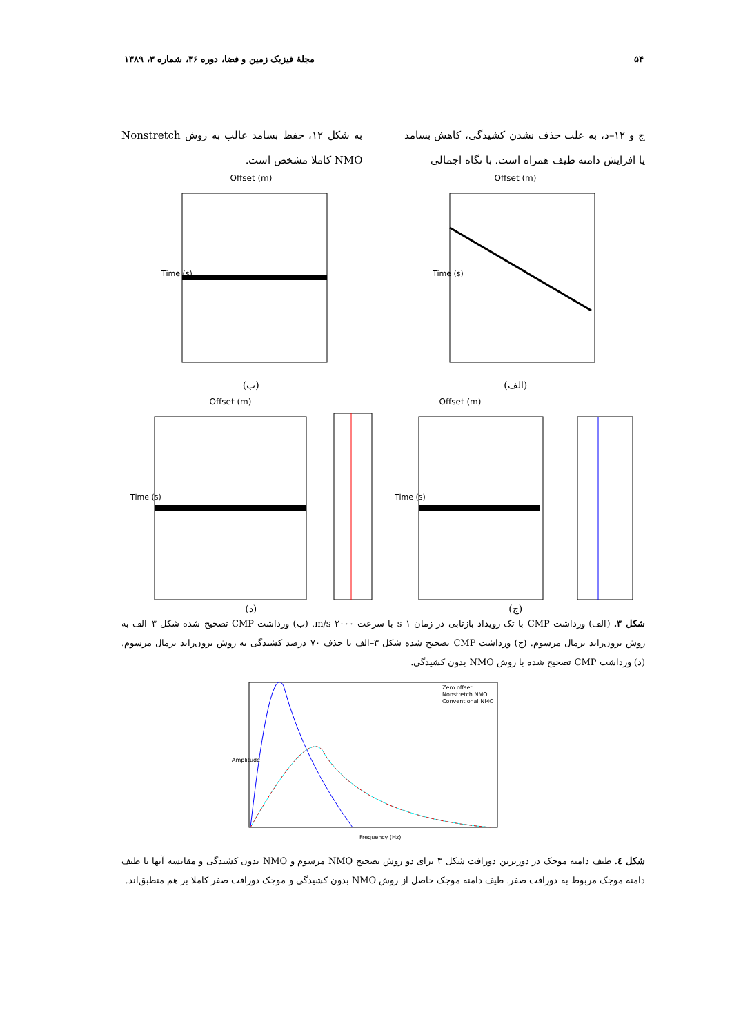۵۴ مجلهٔ فیزیک زمین و فضا، دوره ۳۶، شماره ۳، ۱۳۸۹
ج و ۱۲–د، به علت حذف نشدن کشیدگی، کاهش بسامد یا افزایش دامنه طیف همراه است. با نگاه اجمالی
به شکل ۱۲، حفظ بسامد غالب به روش Nonstretch NMO کاملا مشخص است.
Offset (m)
Time (s)
(الف)
Offset (m)
Time (s)
(ب)
Offset (m)
Time (s)
(ج)
Offset (m)
Time (s)
(د)
شکل ۳. (الف) ورداشت CMP با تک رویداد بازتابی در زمان ۱ s با سرعت ۲۰۰۰ m/s. (ب) ورداشت CMP تصحیح شده شکل ۳–الف به روش برون‌راند نرمال مرسوم. (ج) ورداشت CMP تصحیح شده شکل ۳–الف با حذف ۷۰ درصد کشیدگی به روش برون‌راند نرمال مرسوم. (د) ورداشت CMP تصحیح شده با روش NMO بدون کشیدگی.
Zero offset
Nonstretch NMO
Conventional NMO
Frequency (Hz)
Amplitude
شکل ٤. طیف دامنه موجک در دورترین دورافت شکل ۳ برای دو روش تصحیح NMO مرسوم و NMO بدون کشیدگی و مقایسه آنها با طیف دامنه موجک مربوط به دورافت صفر. طیف دامنه موجک حاصل از روش NMO بدون کشیدگی و موجک دورافت صفر کاملا بر هم منطبق‌اند.